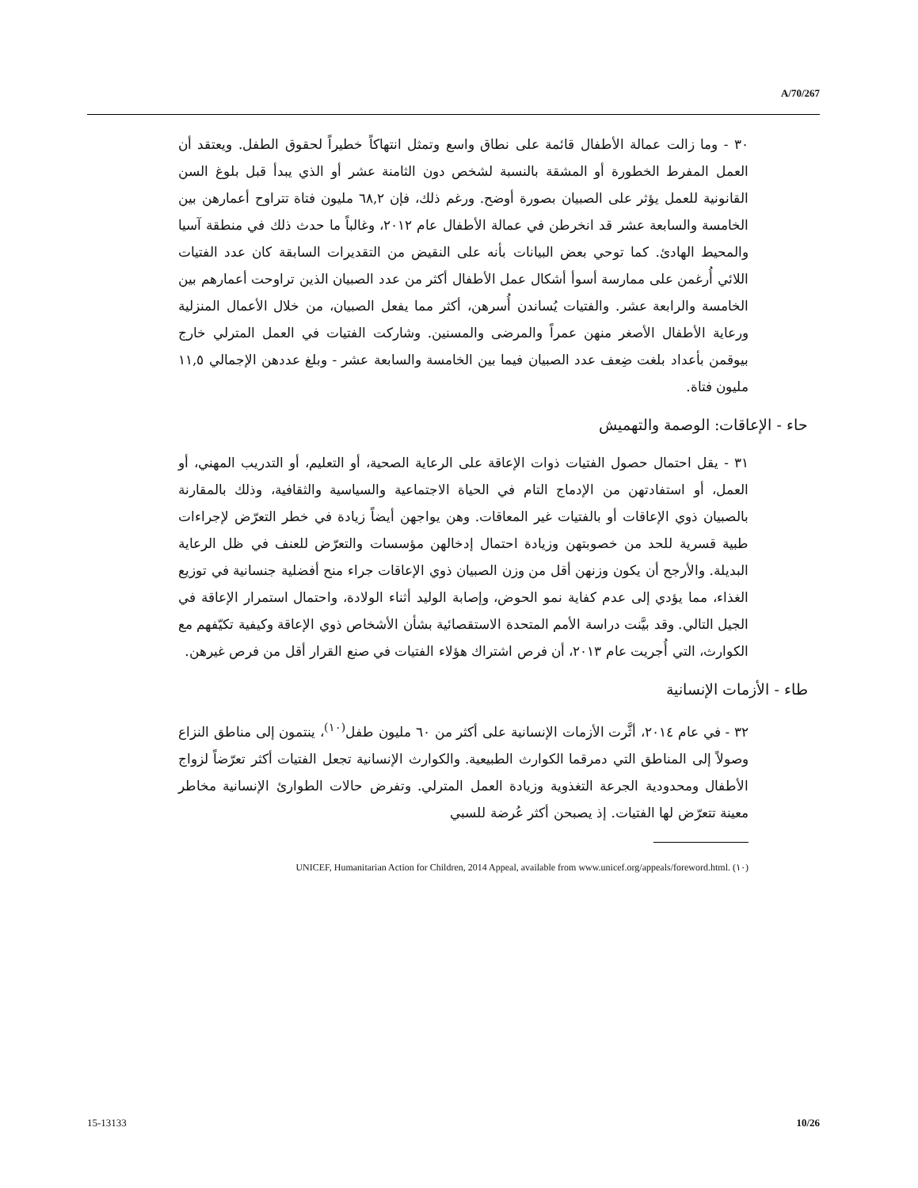A/70/267
٣٠ - وما زالت عمالة الأطفال قائمة على نطاق واسع وتمثل انتهاكاً خطيراً لحقوق الطفل. ويعتقد أن العمل المفرط الخطورة أو المشقة بالنسبة لشخص دون الثامنة عشر أو الذي يبدأ قبل بلوغ السن القانونية للعمل يؤثر على الصبيان بصورة أوضح. ورغم ذلك، فإن ٦٨,٢ مليون فتاة تتراوح أعمارهن بين الخامسة والسابعة عشر قد انخرطن في عمالة الأطفال عام ٢٠١٢، وغالباً ما حدث ذلك في منطقة آسيا والمحيط الهادئ. كما توحي بعض البيانات بأنه على النقيض من التقديرات السابقة كان عدد الفتيات اللائي أُرغمن على ممارسة أسوأ أشكال عمل الأطفال أكثر من عدد الصبيان الذين تراوحت أعمارهم بين الخامسة والرابعة عشر. والفتيات يُساندن أُسرهن، أكثر مما يفعل الصبيان، من خلال الأعمال المنزلية ورعاية الأطفال الأصغر منهن عمراً والمرضى والمسنين. وشاركت الفتيات في العمل المترلي خارج بيوقمن بأعداد بلغت ضِعف عدد الصبيان فيما بين الخامسة والسابعة عشر - وبلغ عددهن الإجمالي ١١,٥ مليون فتاة.
حاء - الإعاقات: الوصمة والتهميش
٣١ - يقل احتمال حصول الفتيات ذوات الإعاقة على الرعاية الصحية، أو التعليم، أو التدريب المهني، أو العمل، أو استفادتهن من الإدماج التام في الحياة الاجتماعية والسياسية والثقافية، وذلك بالمقارنة بالصبيان ذوي الإعاقات أو بالفتيات غير المعاقات. وهن يواجهن أيضاً زيادة في خطر التعرّض لإجراءات طبية قسرية للحد من خصوبتهن وزيادة احتمال إدخالهن مؤسسات والتعرّض للعنف في ظل الرعاية البديلة. والأرجح أن يكون وزنهن أقل من وزن الصبيان ذوي الإعاقات جراء منح أفضلية جنسانية في توزيع الغذاء، مما يؤدي إلى عدم كفاية نمو الحوض، وإصابة الوليد أثناء الولادة، واحتمال استمرار الإعاقة في الجيل التالي. وقد بيَّنت دراسة الأمم المتحدة الاستقصائية بشأن الأشخاص ذوي الإعاقة وكيفية تكيّفهم مع الكوارث، التي أُجريت عام ٢٠١٣، أن فرص اشتراك هؤلاء الفتيات في صنع القرار أقل من فرص غيرهن.
طاء - الأزمات الإنسانية
٣٢ - في عام ٢٠١٤، أثَّرت الأزمات الإنسانية على أكثر من ٦٠ مليون طفل<sup>(١٠)</sup>، ينتمون إلى مناطق النزاع وصولاً إلى المناطق التي دمرقما الكوارث الطبيعية. والكوارث الإنسانية تجعل الفتيات أكثر تعرّضاً لزواج الأطفال ومحدودية الجرعة التغذوية وزيادة العمل المترلي. وتفرض حالات الطوارئ الإنسانية مخاطر معينة تتعرّض لها الفتيات. إذ يصبحن أكثر عُرضة للسبي
(١٠) UNICEF, Humanitarian Action for Children, 2014 Appeal, available from www.unicef.org/appeals/foreword.html.
15-13133 10/26